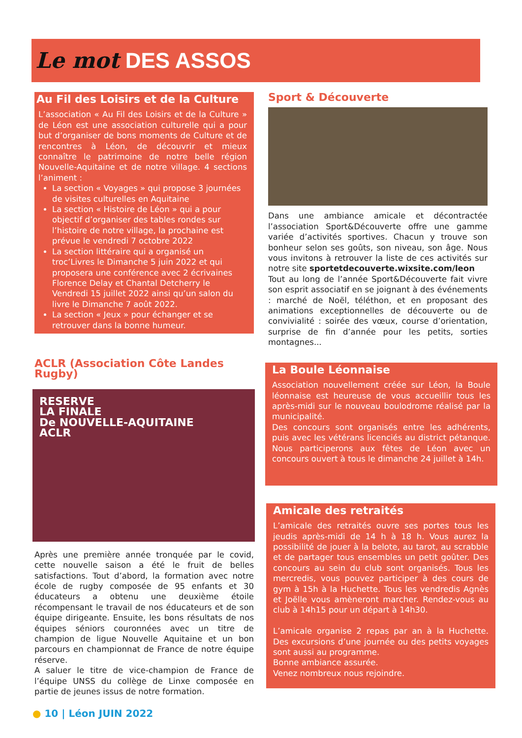Le mot DES ASSOS
Au Fil des Loisirs et de la Culture
L’association « Au Fil des Loisirs et de la Culture » de Léon est une association culturelle qui a pour but d’organiser de bons moments de Culture et de rencontres à Léon, de découvrir et mieux connaître le patrimoine de notre belle région Nouvelle-Aquitaine et de notre village. 4 sections l’animent :
La section « Voyages » qui propose 3 journées de visites culturelles en Aquitaine
La section « Histoire de Léon » qui a pour objectif d’organiser des tables rondes sur l’histoire de notre village, la prochaine est prévue le vendredi 7 octobre 2022
La section littéraire qui a organisé un troc’Livres le Dimanche 5 juin 2022 et qui proposera une conférence avec 2 écrivaines Florence Delay et Chantal Detcherry le Vendredi 15 juillet 2022 ainsi qu’un salon du livre le Dimanche 7 août 2022.
La section « Jeux » pour échanger et se retrouver dans la bonne humeur.
ACLR (Association Côte Landes Rugby)
RESERVE
LA FINALE
De NOUVELLE-AQUITAINE
ACLR
Après une première année tronquée par le covid, cette nouvelle saison a été le fruit de belles satisfactions. Tout d’abord, la formation avec notre école de rugby composée de 95 enfants et 30 éducateurs a obtenu une deuxième étoile récompensant le travail de nos éducateurs et de son équipe dirigeante. Ensuite, les bons résultats de nos équipes séniors couronnées avec un titre de champion de ligue Nouvelle Aquitaine et un bon parcours en championnat de France de notre équipe réserve.
A saluer le titre de vice-champion de France de l’équipe UNSS du collège de Linxe composée en partie de jeunes issus de notre formation.
Sport & Découverte
Dans une ambiance amicale et décontractée l’association Sport&Découverte offre une gamme variée d’activités sportives. Chacun y trouve son bonheur selon ses goûts, son niveau, son âge. Nous vous invitons à retrouver la liste de ces activités sur notre site sportetdecouverte.wixsite.com/leon
Tout au long de l’année Sport&Découverte fait vivre son esprit associatif en se joignant à des événements : marché de Noël, téléthon, et en proposant des animations exceptionnelles de découverte ou de convivialité : soirée des vœux, course d’orientation, surprise de fin d’année pour les petits, sorties montagnes...
La Boule Léonnaise
Association nouvellement créée sur Léon, la Boule léonnaise est heureuse de vous accueillir tous les après-midi sur le nouveau boulodrome réalisé par la municipalité.
Des concours sont organisés entre les adhérents, puis avec les vétérans licenciés au district pétanque. Nous participerons aux fêtes de Léon avec un concours ouvert à tous le dimanche 24 juillet à 14h.
Amicale des retraités
L’amicale des retraités ouvre ses portes tous les jeudis après-midi de 14 h à 18 h. Vous aurez la possibilité de jouer à la belote, au tarot, au scrabble et de partager tous ensembles un petit goûter. Des concours au sein du club sont organisés. Tous les mercredis, vous pouvez participer à des cours de gym à 15h à la Huchette. Tous les vendredis Agnès et Joëlle vous amèneront marcher. Rendez-vous au club à 14h15 pour un départ à 14h30.
L’amicale organise 2 repas par an à la Huchette. Des excursions d’une journée ou des petits voyages sont aussi au programme.
Bonne ambiance assurée.
Venez nombreux nous rejoindre.
● 10 | Léon JUIN 2022